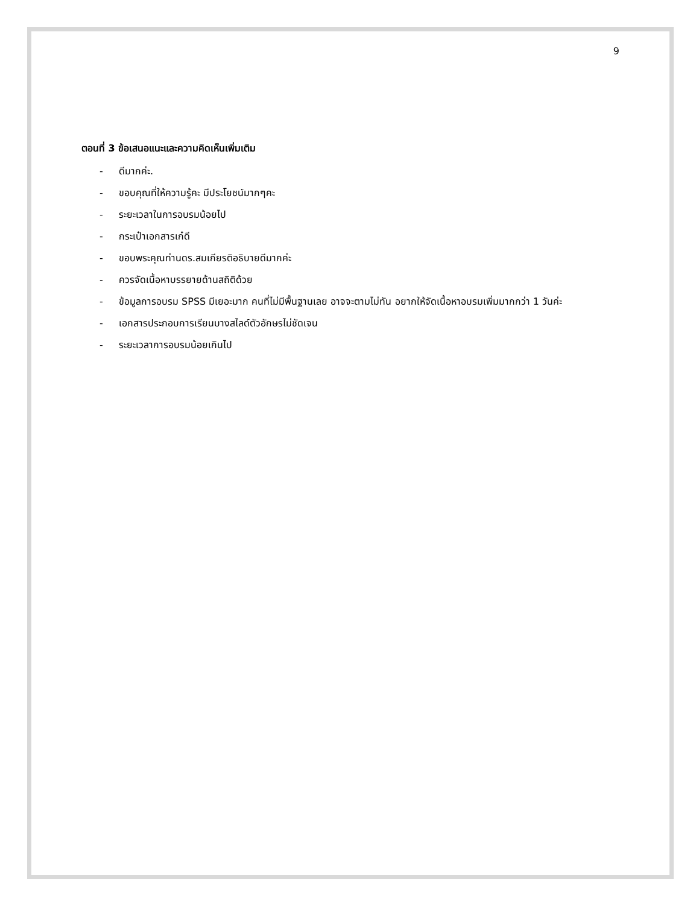9
ตอนที่ 3 ข้อเสนอแนะและความคิดเห็นเพิ่มเติม
- ดีมากค่ะ.
- ขอบคุณที่ให้ความรู้คะ มีประโยชน์มากๆคะ
- ระยะเวลาในการอบรมน้อยไป
- กระเป๋าเอกสารเก๋ดี
- ขอบพระคุณท่านดร.สมเกียรติอธิบายดีมากค่ะ
- ควรจัดเนื้อหาบรรยายด้านสถิติด้วย
- ข้อมูลการอบรม SPSS มีเยอะมาก คนที่ไม่มีพื้นฐานเลย อาจจะตามไม่ทัน อยากให้จัดเนื้อหาอบรมเพิ่มมากกว่า 1 วันค่ะ
- เอกสารประกอบการเรียนบางสไลด์ตัวอักษรไม่ชัดเจน
- ระยะเวลาการอบรมน้อยเกินไป